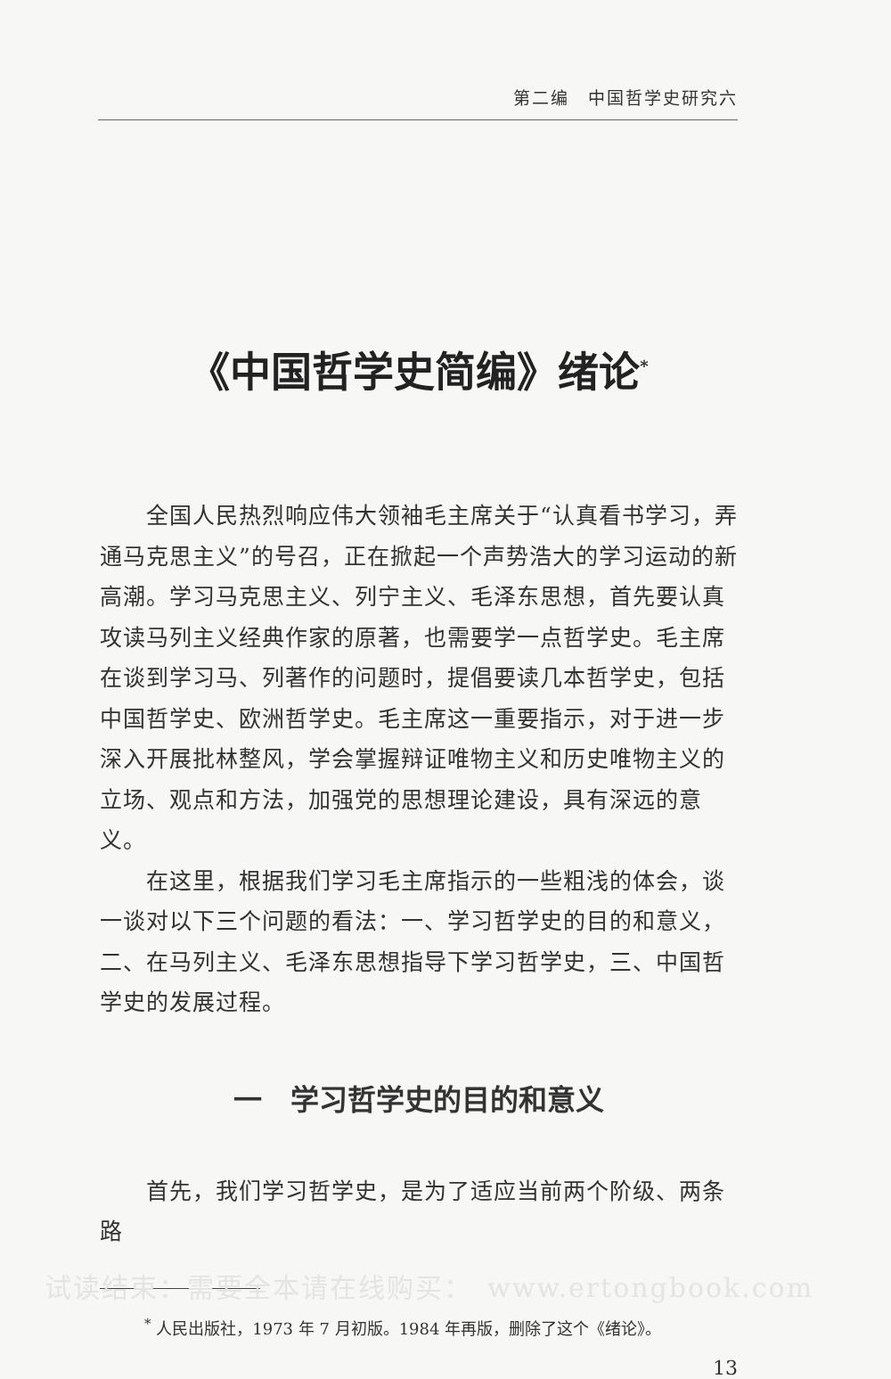第二编　中国哲学史研究六
《中国哲学史简编》绪论<sup>*</sup>
全国人民热烈响应伟大领袖毛主席关于“认真看书学习，弄通马克思主义”的号召，正在掀起一个声势浩大的学习运动的新高潮。学习马克思主义、列宁主义、毛泽东思想，首先要认真攻读马列主义经典作家的原著，也需要学一点哲学史。毛主席在谈到学习马、列著作的问题时，提倡要读几本哲学史，包括中国哲学史、欧洲哲学史。毛主席这一重要指示，对于进一步深入开展批林整风，学会掌握辩证唯物主义和历史唯物主义的立场、观点和方法，加强党的思想理论建设，具有深远的意义。
在这里，根据我们学习毛主席指示的一些粗浅的体会，谈一谈对以下三个问题的看法：一、学习哲学史的目的和意义，二、在马列主义、毛泽东思想指导下学习哲学史，三、中国哲学史的发展过程。
一　学习哲学史的目的和意义
首先，我们学习哲学史，是为了适应当前两个阶级、两条路
<sup>*</sup> 人民出版社，1973 年 7 月初版。1984 年再版，删除了这个《绪论》。
13
试读结束：需要全本请在线购买：　www.ertongbook.com